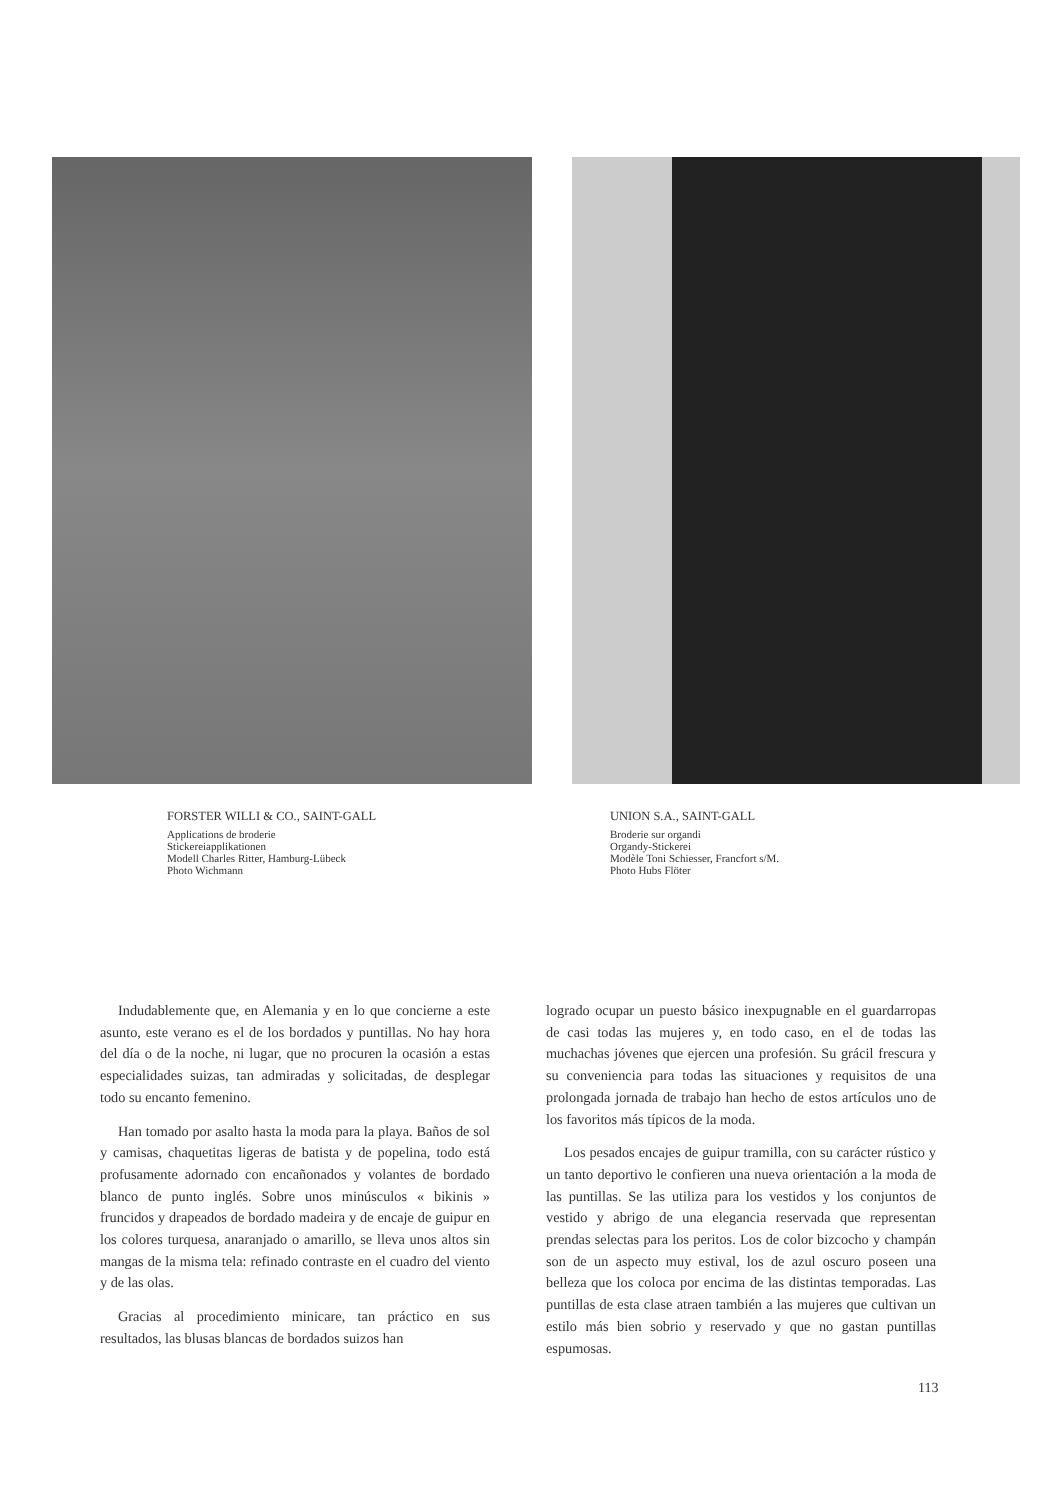FORSTER WILLI & CO., SAINT-GALL
Applications de broderie
Stickereiapplikationen
Modell Charles Ritter, Hamburg-Lübeck
Photo Wichmann
UNION S.A., SAINT-GALL
Broderie sur organdi
Organdy-Stickerei
Modèle Toni Schiesser, Francfort s/M.
Photo Hubs Flöter
Indudablemente que, en Alemania y en lo que concierne a este asunto, este verano es el de los bordados y puntillas. No hay hora del día o de la noche, ni lugar, que no procuren la ocasión a estas especialidades suizas, tan admiradas y solicitadas, de desplegar todo su encanto femenino.
Han tomado por asalto hasta la moda para la playa. Baños de sol y camisas, chaquetitas ligeras de batista y de popelina, todo está profusamente adornado con encañonados y volantes de bordado blanco de punto inglés. Sobre unos minúsculos « bikinis » fruncidos y drapeados de bordado madeira y de encaje de guipur en los colores turquesa, anaranjado o amarillo, se lleva unos altos sin mangas de la misma tela: refinado contraste en el cuadro del viento y de las olas.
Gracias al procedimiento minicare, tan práctico en sus resultados, las blusas blancas de bordados suizos han
logrado ocupar un puesto básico inexpugnable en el guardarropas de casi todas las mujeres y, en todo caso, en el de todas las muchachas jóvenes que ejercen una profesión. Su grácil frescura y su conveniencia para todas las situaciones y requisitos de una prolongada jornada de trabajo han hecho de estos artículos uno de los favoritos más típicos de la moda.
Los pesados encajes de guipur tramilla, con su carácter rústico y un tanto deportivo le confieren una nueva orientación a la moda de las puntillas. Se las utiliza para los vestidos y los conjuntos de vestido y abrigo de una elegancia reservada que representan prendas selectas para los peritos. Los de color bizcocho y champán son de un aspecto muy estival, los de azul oscuro poseen una belleza que los coloca por encima de las distintas temporadas. Las puntillas de esta clase atraen también a las mujeres que cultivan un estilo más bien sobrio y reservado y que no gastan puntillas espumosas.
113